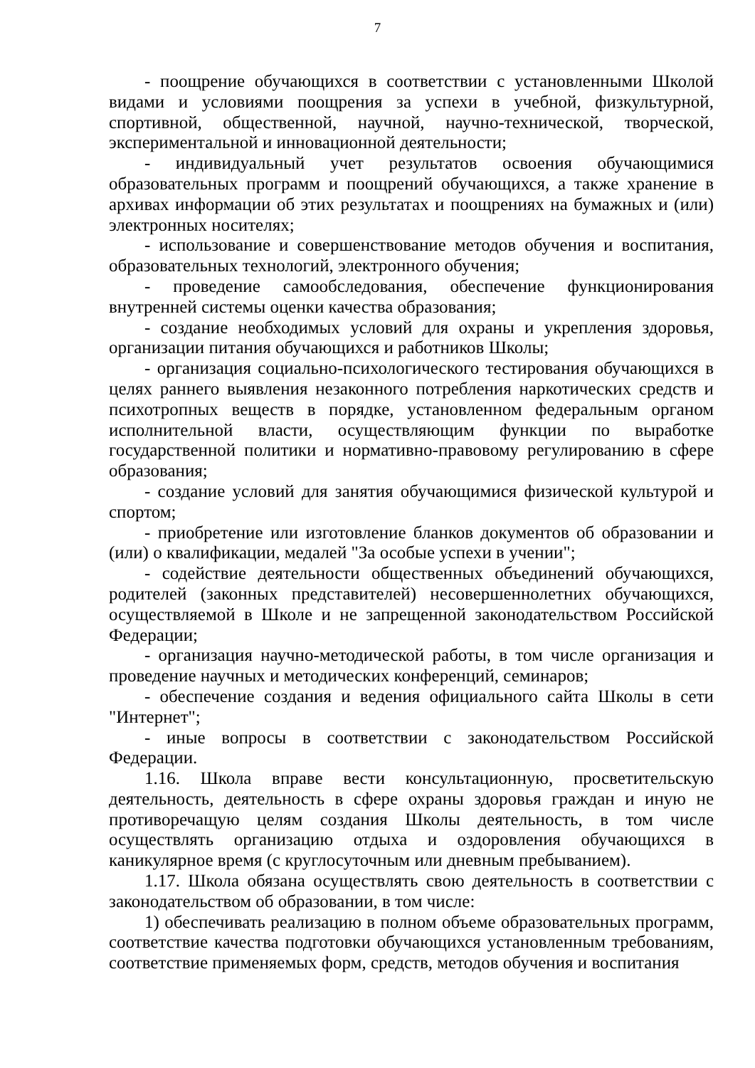7
- поощрение обучающихся в соответствии с установленными Школой видами и условиями поощрения за успехи в учебной, физкультурной, спортивной, общественной, научной, научно-технической, творческой, экспериментальной и инновационной деятельности;
- индивидуальный учет результатов освоения обучающимися образовательных программ и поощрений обучающихся, а также хранение в архивах информации об этих результатах и поощрениях на бумажных и (или) электронных носителях;
- использование и совершенствование методов обучения и воспитания, образовательных технологий, электронного обучения;
- проведение самообследования, обеспечение функционирования внутренней системы оценки качества образования;
- создание необходимых условий для охраны и укрепления здоровья, организации питания обучающихся и работников Школы;
- организация социально-психологического тестирования обучающихся в целях раннего выявления незаконного потребления наркотических средств и психотропных веществ в порядке, установленном федеральным органом исполнительной власти, осуществляющим функции по выработке государственной политики и нормативно-правовому регулированию в сфере образования;
- создание условий для занятия обучающимися физической культурой и спортом;
- приобретение или изготовление бланков документов об образовании и (или) о квалификации, медалей "За особые успехи в учении";
- содействие деятельности общественных объединений обучающихся, родителей (законных представителей) несовершеннолетних обучающихся, осуществляемой в Школе и не запрещенной законодательством Российской Федерации;
- организация научно-методической работы, в том числе организация и проведение научных и методических конференций, семинаров;
- обеспечение создания и ведения официального сайта Школы в сети "Интернет";
- иные вопросы в соответствии с законодательством Российской Федерации.
1.16. Школа вправе вести консультационную, просветительскую деятельность, деятельность в сфере охраны здоровья граждан и иную не противоречащую целям создания Школы деятельность, в том числе осуществлять организацию отдыха и оздоровления обучающихся в каникулярное время (с круглосуточным или дневным пребыванием).
1.17. Школа обязана осуществлять свою деятельность в соответствии с законодательством об образовании, в том числе:
1) обеспечивать реализацию в полном объеме образовательных программ, соответствие качества подготовки обучающихся установленным требованиям, соответствие применяемых форм, средств, методов обучения и воспитания